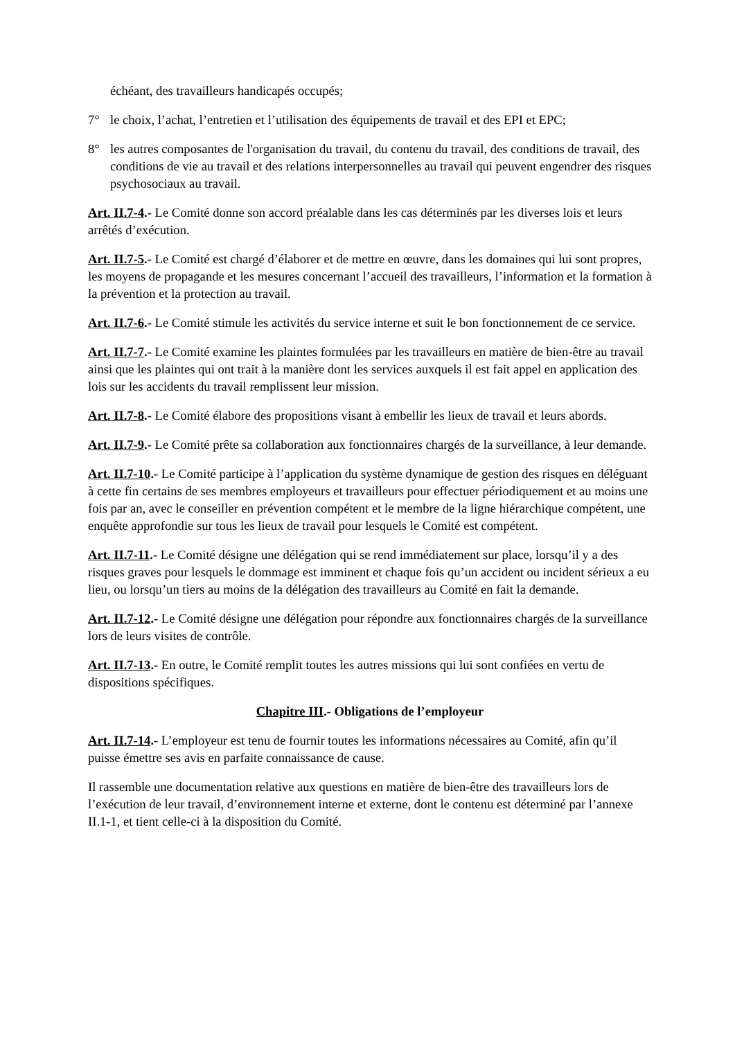échéant, des travailleurs handicapés occupés;
7° le choix, l’achat, l’entretien et l’utilisation des équipements de travail et des EPI et EPC;
8° les autres composantes de l'organisation du travail, du contenu du travail, des conditions de travail, des conditions de vie au travail et des relations interpersonnelles au travail qui peuvent engendrer des risques psychosociaux au travail.
Art. II.7-4.- Le Comité donne son accord préalable dans les cas déterminés par les diverses lois et leurs arrêtés d’exécution.
Art. II.7-5.- Le Comité est chargé d’élaborer et de mettre en œuvre, dans les domaines qui lui sont propres, les moyens de propagande et les mesures concernant l’accueil des travailleurs, l’information et la formation à la prévention et la protection au travail.
Art. II.7-6.- Le Comité stimule les activités du service interne et suit le bon fonctionnement de ce service.
Art. II.7-7.- Le Comité examine les plaintes formulées par les travailleurs en matière de bien-être au travail ainsi que les plaintes qui ont trait à la manière dont les services auxquels il est fait appel en application des lois sur les accidents du travail remplissent leur mission.
Art. II.7-8.- Le Comité élabore des propositions visant à embellir les lieux de travail et leurs abords.
Art. II.7-9.- Le Comité prête sa collaboration aux fonctionnaires chargés de la surveillance, à leur demande.
Art. II.7-10.- Le Comité participe à l’application du système dynamique de gestion des risques en déléguant à cette fin certains de ses membres employeurs et travailleurs pour effectuer périodiquement et au moins une fois par an, avec le conseiller en prévention compétent et le membre de la ligne hiérarchique compétent, une enquête approfondie sur tous les lieux de travail pour lesquels le Comité est compétent.
Art. II.7-11.- Le Comité désigne une délégation qui se rend immédiatement sur place, lorsqu’il y a des risques graves pour lesquels le dommage est imminent et chaque fois qu’un accident ou incident sérieux a eu lieu, ou lorsqu’un tiers au moins de la délégation des travailleurs au Comité en fait la demande.
Art. II.7-12.- Le Comité désigne une délégation pour répondre aux fonctionnaires chargés de la surveillance lors de leurs visites de contrôle.
Art. II.7-13.- En outre, le Comité remplit toutes les autres missions qui lui sont confiées en vertu de dispositions spécifiques.
Chapitre III.- Obligations de l’employeur
Art. II.7-14.- L’employeur est tenu de fournir toutes les informations nécessaires au Comité, afin qu’il puisse émettre ses avis en parfaite connaissance de cause.
Il rassemble une documentation relative aux questions en matière de bien-être des travailleurs lors de l’exécution de leur travail, d’environnement interne et externe, dont le contenu est déterminé par l’annexe II.1-1, et tient celle-ci à la disposition du Comité.